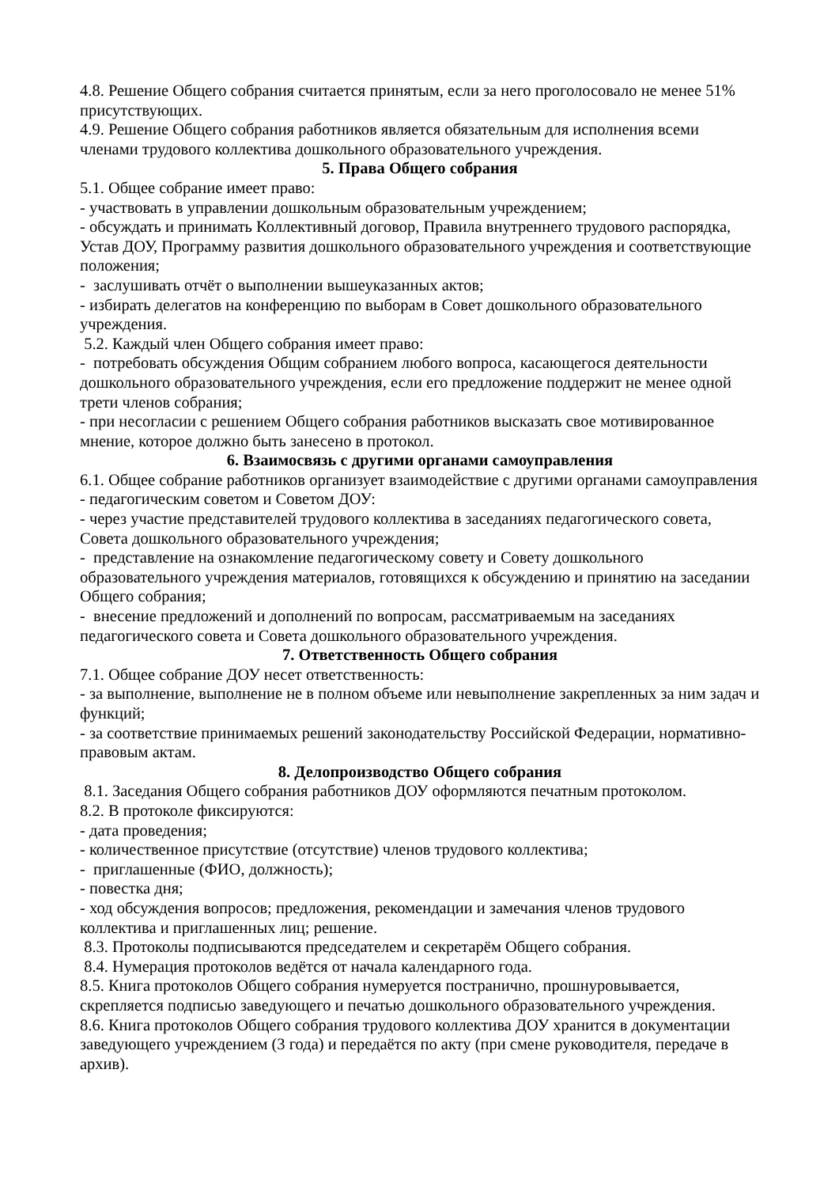4.8. Решение Общего собрания считается принятым, если за него проголосовало не менее 51% присутствующих.
4.9. Решение Общего собрания работников является обязательным для исполнения всеми членами трудового коллектива дошкольного образовательного учреждения.
5. Права Общего собрания
5.1. Общее собрание имеет право:
- участвовать в управлении дошкольным образовательным учреждением;
- обсуждать и принимать Коллективный договор, Правила внутреннего трудового распорядка, Устав ДОУ, Программу развития дошкольного образовательного учреждения и соответствующие положения;
- заслушивать отчёт о выполнении вышеуказанных актов;
- избирать делегатов на конференцию по выборам в Совет дошкольного образовательного учреждения.
5.2. Каждый член Общего собрания имеет право:
- потребовать обсуждения Общим собранием любого вопроса, касающегося деятельности дошкольного образовательного учреждения, если его предложение поддержит не менее одной трети членов собрания;
- при несогласии с решением Общего собрания работников высказать свое мотивированное мнение, которое должно быть занесено в протокол.
6. Взаимосвязь с другими органами самоуправления
6.1. Общее собрание работников организует взаимодействие с другими органами самоуправления - педагогическим советом и Советом ДОУ:
- через участие представителей трудового коллектива в заседаниях педагогического совета, Совета дошкольного образовательного учреждения;
- представление на ознакомление педагогическому совету и Совету дошкольного образовательного учреждения материалов, готовящихся к обсуждению и принятию на заседании Общего собрания;
- внесение предложений и дополнений по вопросам, рассматриваемым на заседаниях педагогического совета и Совета дошкольного образовательного учреждения.
7. Ответственность Общего собрания
7.1. Общее собрание ДОУ несет ответственность:
- за выполнение, выполнение не в полном объеме или невыполнение закрепленных за ним задач и функций;
- за соответствие принимаемых решений законодательству Российской Федерации, нормативно-правовым актам.
8. Делопроизводство Общего собрания
8.1. Заседания Общего собрания работников ДОУ оформляются печатным протоколом.
8.2. В протоколе фиксируются:
- дата проведения;
- количественное присутствие (отсутствие) членов трудового коллектива;
- приглашенные (ФИО, должность);
- повестка дня;
- ход обсуждения вопросов; предложения, рекомендации и замечания членов трудового коллектива и приглашенных лиц; решение.
8.3. Протоколы подписываются председателем и секретарём Общего собрания.
8.4. Нумерация протоколов ведётся от начала календарного года.
8.5. Книга протоколов Общего собрания нумеруется постранично, прошнуровывается, скрепляется подписью заведующего и печатью дошкольного образовательного учреждения.
8.6. Книга протоколов Общего собрания трудового коллектива ДОУ хранится в документации заведующего учреждением (3 года) и передаётся по акту (при смене руководителя, передаче в архив).